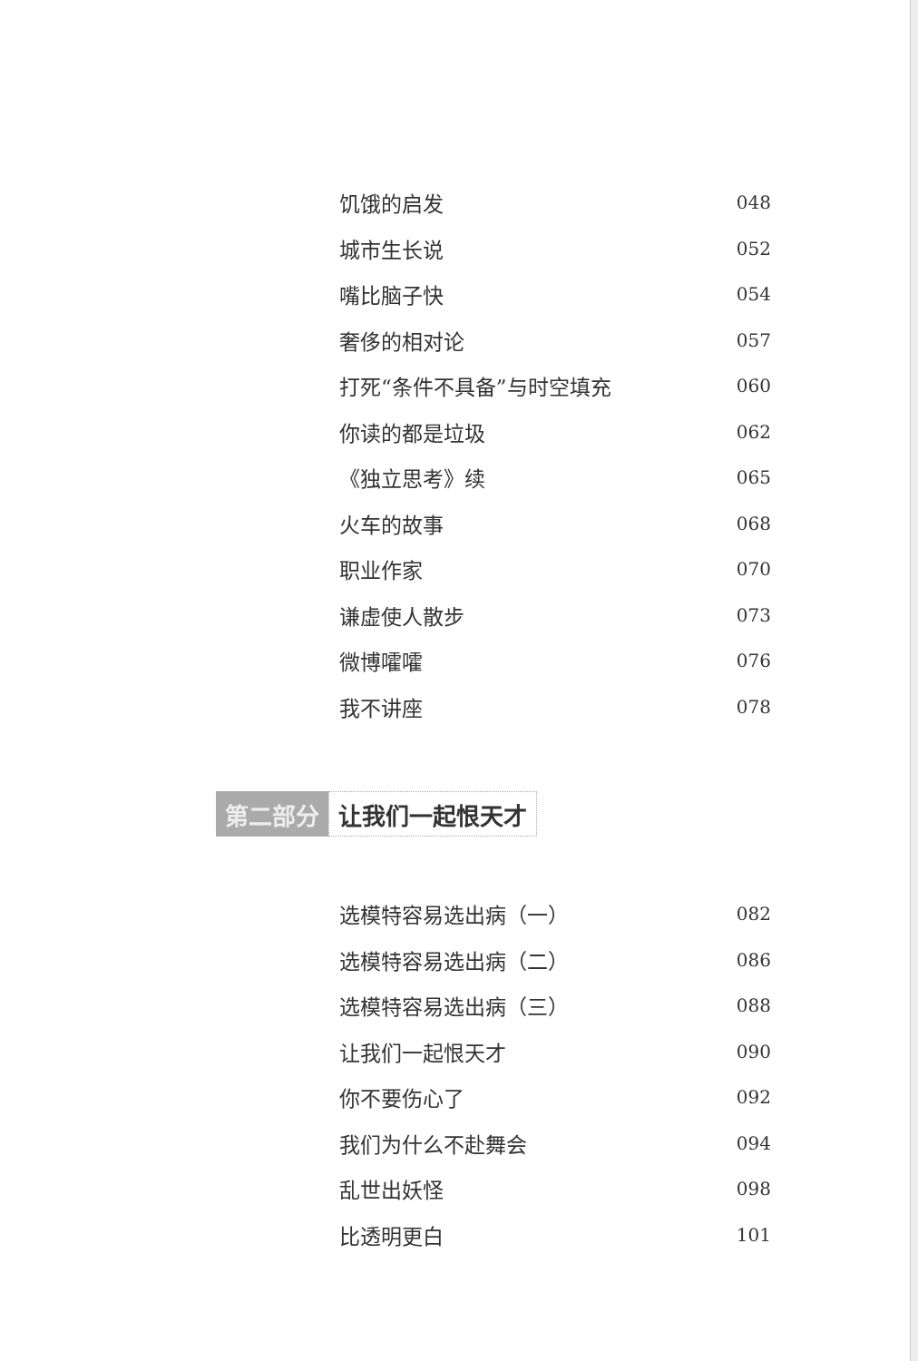饥饿的启发 048
城市生长说 052
嘴比脑子快 054
奢侈的相对论 057
打死“条件不具备”与时空填充 060
你读的都是垃圾 062
《独立思考》续 065
火车的故事 068
职业作家 070
谦虚使人散步 073
微博嚯嚯 076
我不讲座 078
第二部分 让我们一起恨天才
选模特容易选出病（一） 082
选模特容易选出病（二） 086
选模特容易选出病（三） 088
让我们一起恨天才 090
你不要伤心了 092
我们为什么不赴舞会 094
乱世出妖怪 098
比透明更白 101